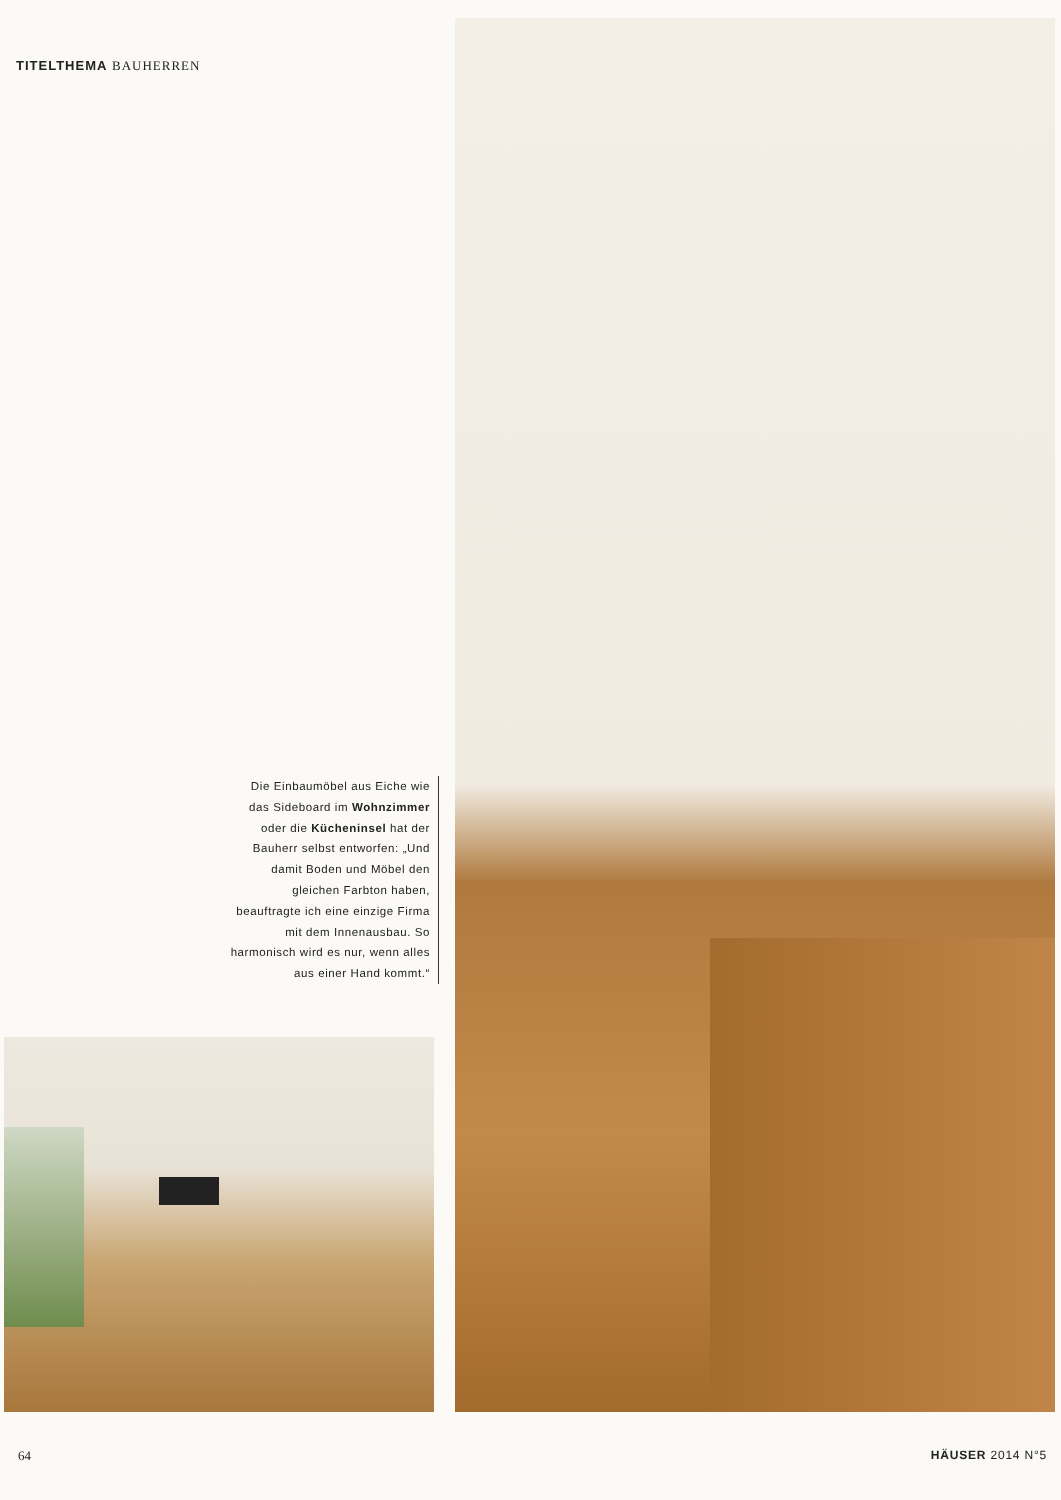TITELTHEMA BAUHERREN
Die Einbaumöbel aus Eiche wie das Sideboard im Wohnzimmer oder die Kücheninsel hat der Bauherr selbst entworfen: „Und damit Boden und Möbel den gleichen Farbton haben, beauftragte ich eine einzige Firma mit dem Innenausbau. So harmonisch wird es nur, wenn alles aus einer Hand kommt.“
64 HÄUSER 2014 N°5